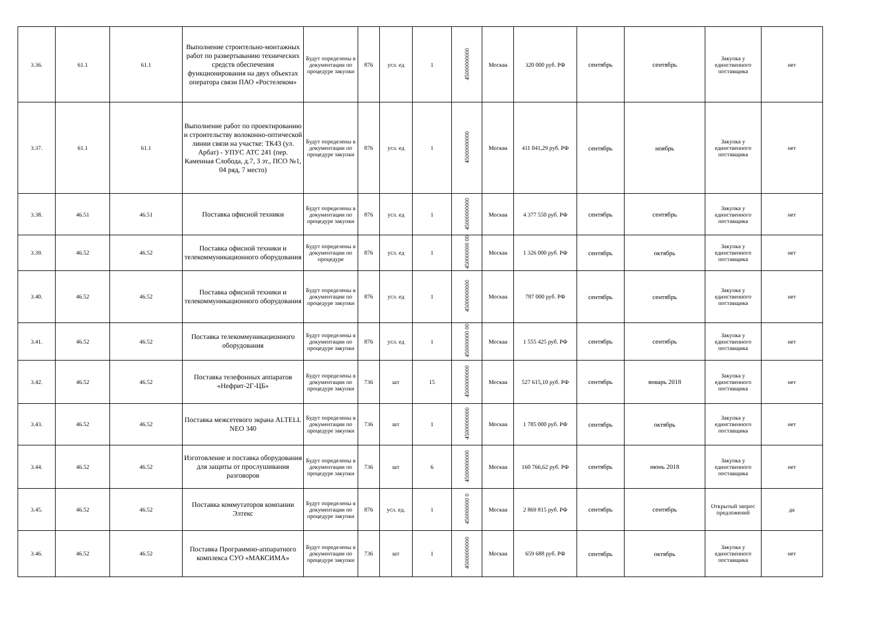| 3.36. | 61.1 | 61.1 | Выполнение строительно-монтажных работ по развертыванию технических средств обеспечения функционирования на двух объектах оператора связи ПАО «Ростелеком» | Будут определены в документации по процедуре закупки | 876 | усл. ед | 1 | 45000000000 | Москва | 320 000 руб. РФ | сентябрь | сентябрь | Закупка у единственного поставщика | нет |
| 3.37. | 61.1 | 61.1 | Выполнение работ по проектированию и строительству волоконно-оптической линии связи на участке: ТК43 (ул. Арбат) - УПУС АТС 241 (пер. Каменная Слобода, д.7, 3 эт., ПСО №1, 04 ряд, 7 место) | Будут определены в документации по процедуре закупки | 876 | усл. ед | 1 | 45000000000 | Москва | 411 041,29 руб. РФ | сентябрь | ноябрь | Закупка у единственного поставщика | нет |
| 3.38. | 46.51 | 46.51 | Поставка офисной техники | Будут определены в документации по процедуре закупки | 876 | усл. ед | 1 | 45000000000 | Москва | 4 377 550 руб. РФ | сентябрь | сентябрь | Закупка у единственного поставщика | нет |
| 3.39. | 46.52 | 46.52 | Поставка офисной техники и телекоммуникационного оборудования | Будут определены в документации по процедуре | 876 | усл. ед | 1 | 450000000 00 | Москва | 1 326 000 руб. РФ | сентябрь | октябрь | Закупка у единственного поставщика | нет |
| 3.40. | 46.52 | 46.52 | Поставка офисной техники и телекоммуникационного оборудования | Будут определены в документации по процедуре закупки | 876 | усл. ед | 1 | 45000000000 | Москва | 787 000 руб. РФ | сентябрь | сентябрь | Закупка у единственного поставщика | нет |
| 3.41. | 46.52 | 46.52 | Поставка телекоммуникационного оборудования | Будут определены в документации по процедуре закупки | 876 | усл. ед | 1 | 450000000 00 | Москва | 1 555 425 руб. РФ | сентябрь | сентябрь | Закупка у единственного поставщика | нет |
| 3.42. | 46.52 | 46.52 | Поставка телефонных аппаратов «Нефрит-2Г-ЦБ» | Будут определены в документации по процедуре закупки | 736 | шт | 15 | 45000000000 | Москва | 527 615,10 руб. РФ | сентябрь | январь 2018 | Закупка у единственного поставщика | нет |
| 3.43. | 46.52 | 46.52 | Поставка межсетевого экрана ALTELL NEO 340 | Будут определены в документации по процедуре закупки | 736 | шт | 1 | 45000000000 | Москва | 1 785 000 руб. РФ | сентябрь | октябрь | Закупка у единственного поставщика | нет |
| 3.44. | 46.52 | 46.52 | Изготовление и поставка оборудования для защиты от прослушивания разговоров | Будут определены в документации по процедуре закупки | 736 | шт | 6 | 45000000000 | Москва | 160 766,62 руб. РФ | сентябрь | июнь 2018 | Закупка у единственного поставщика | нет |
| 3.45. | 46.52 | 46.52 | Поставка коммутаторов компании Элтекс | Будут определены в документации по процедуре закупки | 876 | усл. ед. | 1 | 450000000 0 | Москва | 2 869 815 руб. РФ | сентябрь | сентябрь | Открытый запрос предложений | да |
| 3.46. | 46.52 | 46.52 | Поставка Программно-аппаратного комплекса СУО «МАКСИМА» | Будут определены в документации по процедуре закупки | 736 | шт | 1 | 45000000000 | Москва | 659 688 руб. РФ | сентябрь | октябрь | Закупка у единственного поставщика | нет |